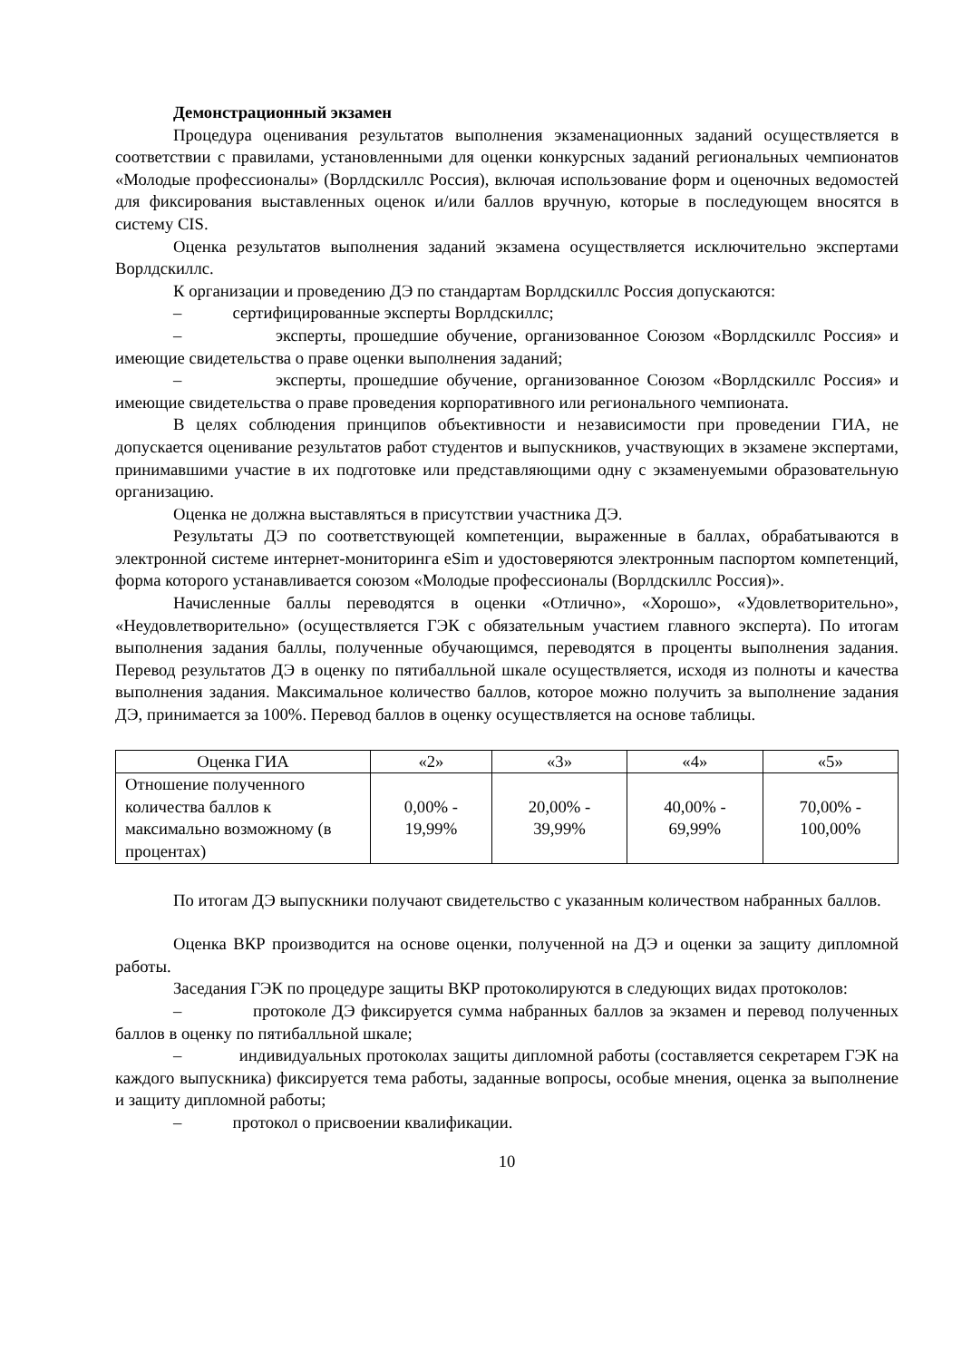Демонстрационный экзамен
Процедура оценивания результатов выполнения экзаменационных заданий осуществляется в соответствии с правилами, установленными для оценки конкурсных заданий региональных чемпионатов «Молодые профессионалы» (Ворлдскиллс Россия), включая использование форм и оценочных ведомостей для фиксирования выставленных оценок и/или баллов вручную, которые в последующем вносятся в систему CIS.
Оценка результатов выполнения заданий экзамена осуществляется исключительно экспертами Ворлдскиллс.
К организации и проведению ДЭ по стандартам Ворлдскиллс Россия допускаются:
– сертифицированные эксперты Ворлдскиллс;
– эксперты, прошедшие обучение, организованное Союзом «Ворлдскиллс Россия» и имеющие свидетельства о праве оценки выполнения заданий;
– эксперты, прошедшие обучение, организованное Союзом «Ворлдскиллс Россия» и имеющие свидетельства о праве проведения корпоративного или регионального чемпионата.
В целях соблюдения принципов объективности и независимости при проведении ГИА, не допускается оценивание результатов работ студентов и выпускников, участвующих в экзамене экспертами, принимавшими участие в их подготовке или представляющими одну с экзаменуемыми образовательную организацию.
Оценка не должна выставляться в присутствии участника ДЭ.
Результаты ДЭ по соответствующей компетенции, выраженные в баллах, обрабатываются в электронной системе интернет-мониторинга eSim и удостоверяются электронным паспортом компетенций, форма которого устанавливается союзом «Молодые профессионалы (Ворлдскиллс Россия)».
Начисленные баллы переводятся в оценки «Отлично», «Хорошо», «Удовлетворительно», «Неудовлетворительно» (осуществляется ГЭК с обязательным участием главного эксперта). По итогам выполнения задания баллы, полученные обучающимся, переводятся в проценты выполнения задания. Перевод результатов ДЭ в оценку по пятибалльной шкале осуществляется, исходя из полноты и качества выполнения задания. Максимальное количество баллов, которое можно получить за выполнение задания ДЭ, принимается за 100%. Перевод баллов в оценку осуществляется на основе таблицы.
| Оценка ГИА | «2» | «3» | «4» | «5» |
| Отношение полученного количества баллов к максимально возможному (в процентах) | 0,00% - 19,99% | 20,00% - 39,99% | 40,00% - 69,99% | 70,00% - 100,00% |
По итогам ДЭ выпускники получают свидетельство с указанным количеством набранных баллов.
Оценка ВКР производится на основе оценки, полученной на ДЭ и оценки за защиту дипломной работы.
Заседания ГЭК по процедуре защиты ВКР протоколируются в следующих видах протоколов:
– протоколе ДЭ фиксируется сумма набранных баллов за экзамен и перевод полученных баллов в оценку по пятибалльной шкале;
– индивидуальных протоколах защиты дипломной работы (составляется секретарем ГЭК на каждого выпускника) фиксируется тема работы, заданные вопросы, особые мнения, оценка за выполнение и защиту дипломной работы;
– протокол о присвоении квалификации.
10